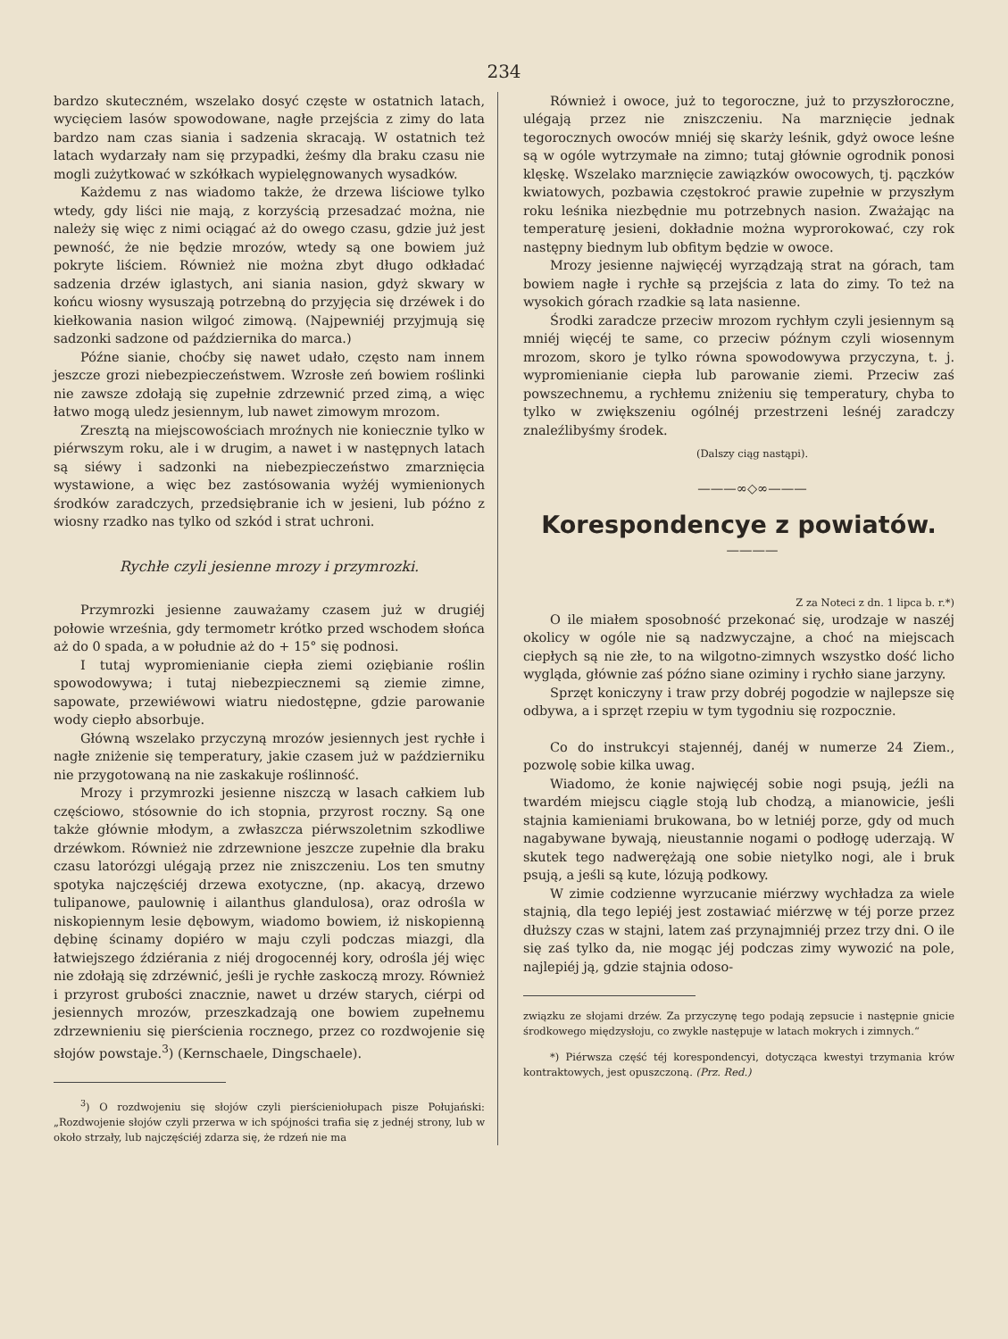234
bardzo skuteczném, wszelako dosyć częste w ostatnich latach, wycięciem lasów spowodowane, nagłe przejścia z zimy do lata bardzo nam czas siania i sadzenia skracają. W ostatnich też latach wydarzały nam się przypadki, żeśmy dla braku czasu nie mogli zużytkować w szkółkach wypielęgnowanych wysadków.
Każdemu z nas wiadomo także, że drzewa liściowe tylko wtedy, gdy liści nie mają, z korzyścią przesadzać można, nie należy się więc z nimi ociągać aż do owego czasu, gdzie już jest pewność, że nie będzie mrozów, wtedy są one bowiem już pokryte liściem. Również nie można zbyt długo odkładać sadzenia drzéw iglastych, ani siania nasion, gdyż skwary w końcu wiosny wysuszają potrzebną do przyjęcia się drzéwek i do kiełkowania nasion wilgoć zimową. (Najpewniéj przyjmują się sadzonki sadzone od października do marca.)
Późne sianie, choćby się nawet udało, często nam innem jeszcze grozi niebezpieczeństwem. Wzrosłe zeń bowiem roślinki nie zawsze zdołają się zupełnie zdrzewnić przed zimą, a więc łatwo mogą uledz jesiennym, lub nawet zimowym mrozom.
Zresztą na miejscowościach mroźnych nie koniecznie tylko w piérwszym roku, ale i w drugim, a nawet i w następnych latach są siéwy i sadzonki na niebezpieczeństwo zmarznięcia wystawione, a więc bez zastósowania wyżéj wymienionych środków zaradczych, przedsiębranie ich w jesieni, lub późno z wiosny rzadko nas tylko od szkód i strat uchroni.
Rychłe czyli jesienne mrozy i przymrozki.
Przymrozki jesienne zauważamy czasem już w drugiéj połowie września, gdy termometr krótko przed wschodem słońca aż do 0 spada, a w południe aż do + 15° się podnosi.
I tutaj wypromienianie ciepła ziemi oziębianie roślin spowodowywa; i tutaj niebezpiecznemi są ziemie zimne, sapowate, przewiéwowi wiatru niedostępne, gdzie parowanie wody ciepło absorbuje.
Główną wszelako przyczyną mrozów jesiennych jest rychłe i nagłe zniżenie się temperatury, jakie czasem już w październiku nie przygotowaną na nie zaskakuje roślinność.
Mrozy i przymrozki jesienne niszczą w lasach całkiem lub częściowo, stósownie do ich stopnia, przyrost roczny. Są one także głównie młodym, a zwłaszcza piérwszoletnim szkodliwe drzéwkom. Również nie zdrzewnione jeszcze zupełnie dla braku czasu latorózgi ulégają przez nie zniszczeniu. Los ten smutny spotyka najczęściéj drzewa exotyczne, (np. akacyą, drzewo tulipanowe, paulownię i ailanthus glandulosa), oraz odrośla w niskopiennym lesie dębowym, wiadomo bowiem, iż niskopienną dębinę ścinamy dopiéro w maju czyli podczas miazgi, dla łatwiejszego ździérania z niéj drogocennéj kory, odrośla jéj więc nie zdołają się zdrzéwnić, jeśli je rychłe zaskoczą mrozy. Również i przyrost grubości znacznie, nawet u drzéw starych, ciérpi od jesiennych mrozów, przeszkadzają one bowiem zupełnemu zdrzewnieniu się pierścienia rocznego, przez co rozdwojenie się słojów powstaje.<sup>3</sup>) (Kernschaele, Dingschaele).
<sup>3</sup>) O rozdwojeniu się słojów czyli pierścieniołupach pisze Połujański: „Rozdwojenie słojów czyli przerwa w ich spójności trafia się z jednéj strony, lub w około strzały, lub najczęściéj zdarza się, że rdzeń nie ma
Również i owoce, już to tegoroczne, już to przyszłoroczne, ulégają przez nie zniszczeniu. Na marznięcie jednak tegorocznych owoców mniéj się skarży leśnik, gdyż owoce leśne są w ogóle wytrzymałe na zimno; tutaj głównie ogrodnik ponosi klęskę. Wszelako marznięcie zawiązków owocowych, tj. pączków kwiatowych, pozbawia częstokroć prawie zupełnie w przyszłym roku leśnika niezbędnie mu potrzebnych nasion. Zważając na temperaturę jesieni, dokładnie można wyprorokować, czy rok następny biednym lub obfitym będzie w owoce.
Mrozy jesienne najwięcéj wyrządzają strat na górach, tam bowiem nagłe i rychłe są przejścia z lata do zimy. To też na wysokich górach rzadkie są lata nasienne.
Środki zaradcze przeciw mrozom rychłym czyli jesiennym są mniéj więcéj te same, co przeciw późnym czyli wiosennym mrozom, skoro je tylko równa spowodowywa przyczyna, t. j. wypromienianie ciepła lub parowanie ziemi. Przeciw zaś powszechnemu, a rychłemu zniżeniu się temperatury, chyba to tylko w zwiększeniu ogólnéj przestrzeni leśnéj zaradczy znaleźlibyśmy środek.
(Dalszy ciąg nastąpi).
———∞◇∞———
Korespondencye z powiatów.
————
Z za Noteci z dn. 1 lipca b. r.*)
O ile miałem sposobność przekonać się, urodzaje w naszéj okolicy w ogóle nie są nadzwyczajne, a choć na miejscach ciepłych są nie złe, to na wilgotno-zimnych wszystko dość licho wygląda, głównie zaś późno siane oziminy i rychło siane jarzyny.
Sprzęt koniczyny i traw przy dobréj pogodzie w najlepsze się odbywa, a i sprzęt rzepiu w tym tygodniu się rozpocznie.
Co do instrukcyi stajennéj, danéj w numerze 24 Ziem., pozwolę sobie kilka uwag.
Wiadomo, że konie najwięcéj sobie nogi psują, jeźli na twardém miejscu ciągle stoją lub chodzą, a mianowicie, jeśli stajnia kamieniami brukowana, bo w letniéj porze, gdy od much nagabywane bywają, nieustannie nogami o podłogę uderzają. W skutek tego nadwerężają one sobie nietylko nogi, ale i bruk psują, a jeśli są kute, lózują podkowy.
W zimie codzienne wyrzucanie miérzwy wychładza za wiele stajnią, dla tego lepiéj jest zostawiać miérzwę w téj porze przez dłuższy czas w stajni, latem zaś przynajmniéj przez trzy dni. O ile się zaś tylko da, nie mogąc jéj podczas zimy wywozić na pole, najlepiéj ją, gdzie stajnia odoso-
związku ze słojami drzéw. Za przyczynę tego podają zepsucie i następnie gnicie środkowego międzysłoju, co zwykle następuje w latach mokrych i zimnych.“
*) Piérwsza część téj korespondencyi, dotycząca kwestyi trzymania krów kontraktowych, jest opuszczoną. (Prz. Red.)